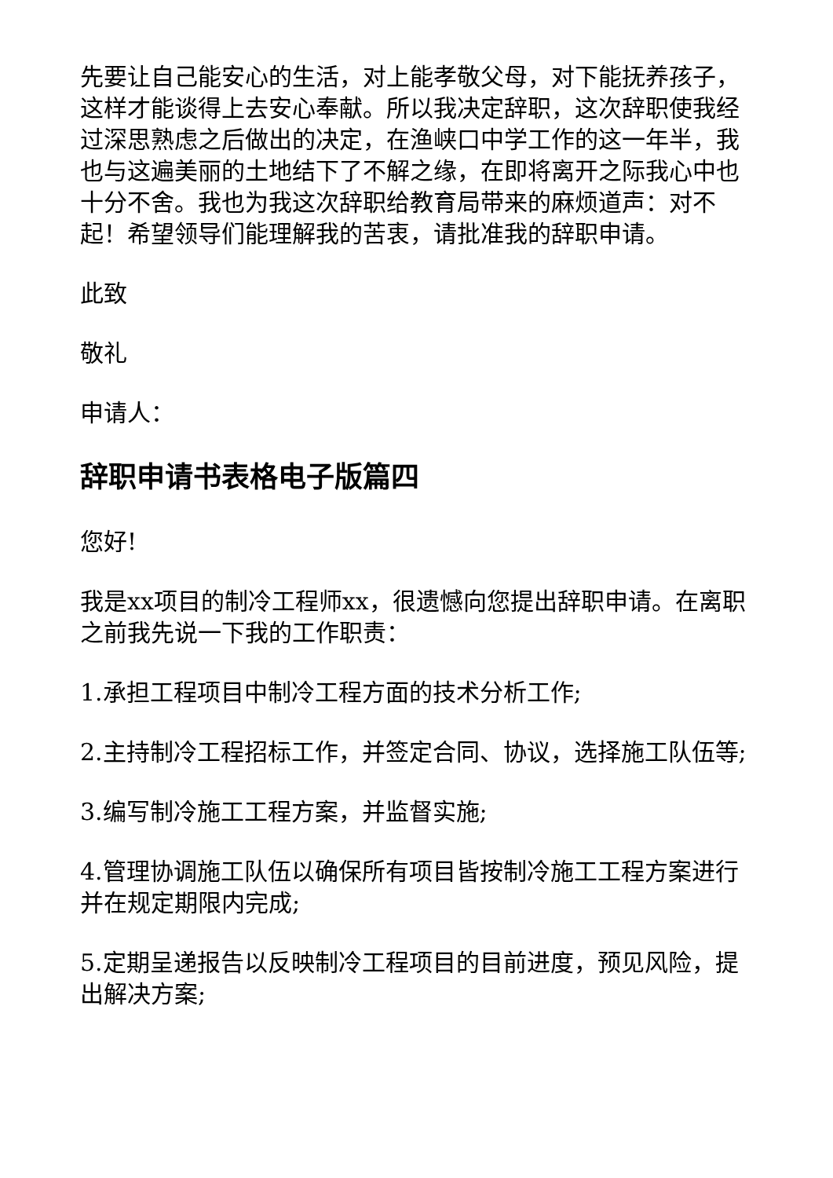先要让自己能安心的生活，对上能孝敬父母，对下能抚养孩子，这样才能谈得上去安心奉献。所以我决定辞职，这次辞职使我经过深思熟虑之后做出的决定，在渔峡口中学工作的这一年半，我也与这遍美丽的土地结下了不解之缘，在即将离开之际我心中也十分不舍。我也为我这次辞职给教育局带来的麻烦道声：对不起！希望领导们能理解我的苦衷，请批准我的辞职申请。
此致
敬礼
申请人：
辞职申请书表格电子版篇四
您好!
我是xx项目的制冷工程师xx，很遗憾向您提出辞职申请。在离职之前我先说一下我的工作职责：
1.承担工程项目中制冷工程方面的技术分析工作;
2.主持制冷工程招标工作，并签定合同、协议，选择施工队伍等;
3.编写制冷施工工程方案，并监督实施;
4.管理协调施工队伍以确保所有项目皆按制冷施工工程方案进行并在规定期限内完成;
5.定期呈递报告以反映制冷工程项目的目前进度，预见风险，提出解决方案;